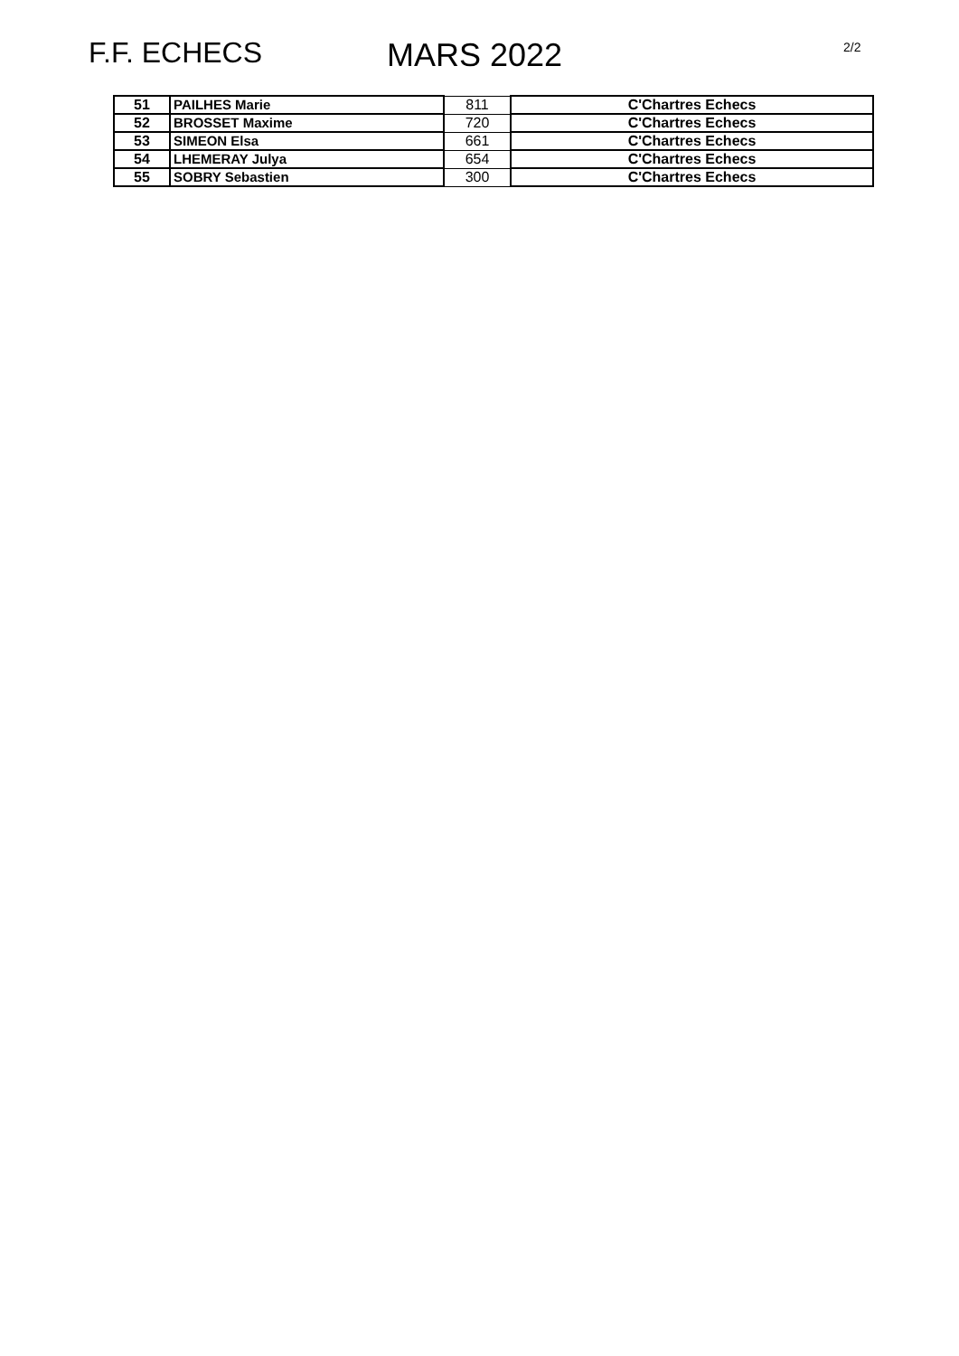F.F. ECHECS MARS 2022
2/2
| 51 | PAILHES Marie | 811 | C'Chartres Echecs |
| 52 | BROSSET Maxime | 720 | C'Chartres Echecs |
| 53 | SIMEON Elsa | 661 | C'Chartres Echecs |
| 54 | LHEMERAY Julya | 654 | C'Chartres Echecs |
| 55 | SOBRY Sebastien | 300 | C'Chartres Echecs |